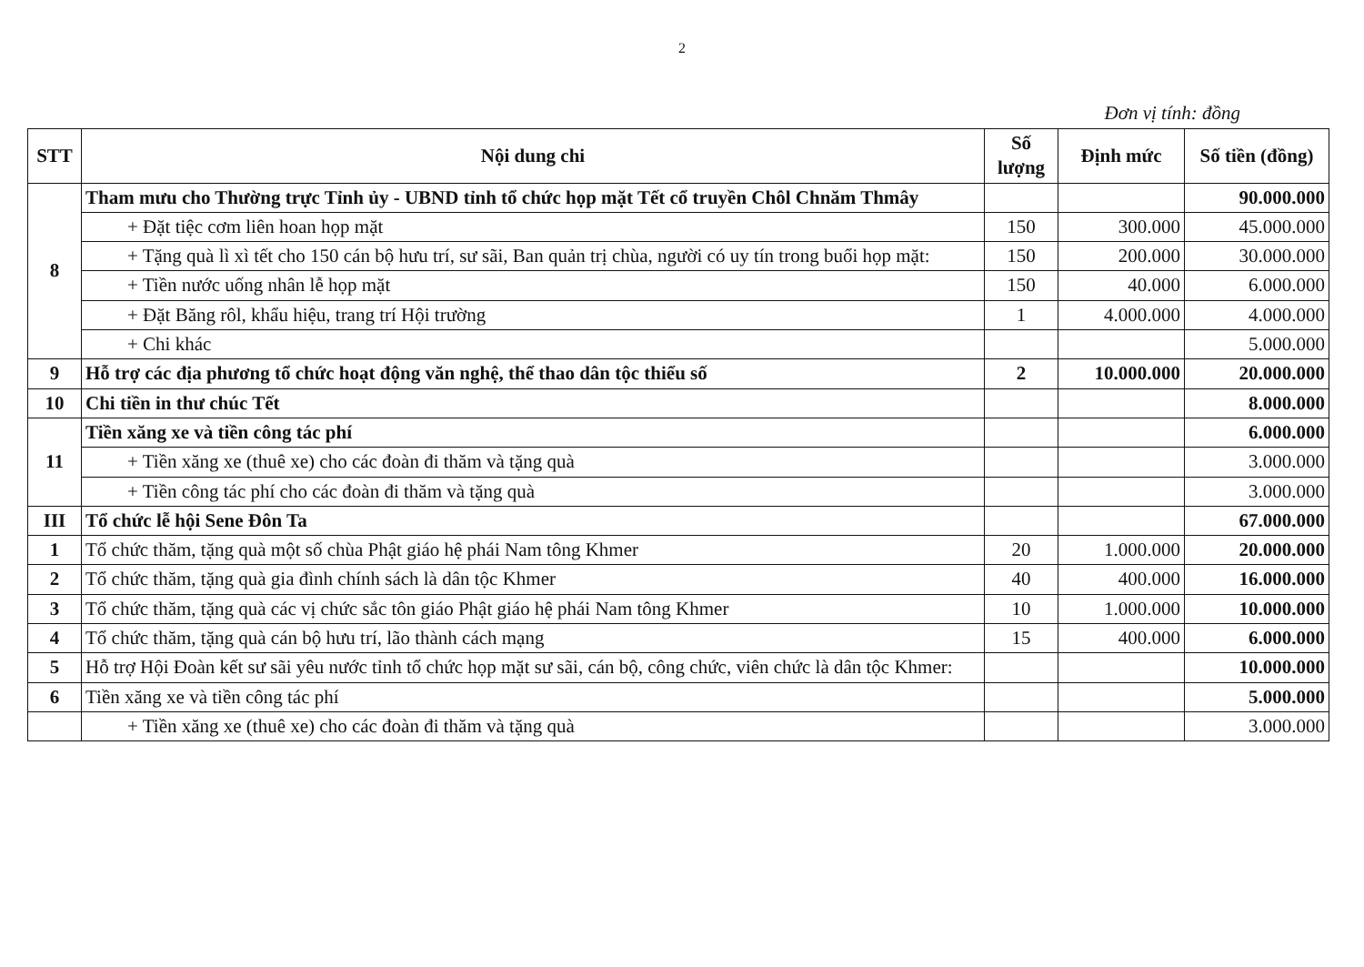2
Đơn vị tính: đồng
| STT | Nội dung chi | Số lượng | Định mức | Số tiền (đồng) |
| --- | --- | --- | --- | --- |
| 8 | Tham mưu cho Thường trực Tỉnh ủy - UBND tỉnh tổ chức họp mặt Tết cổ truyền Chôl Chnăm Thmây | | | 90.000.000 |
| | + Đặt tiệc cơm liên hoan họp mặt | 150 | 300.000 | 45.000.000 |
| | + Tặng quà lì xì tết cho 150 cán bộ hưu trí, sư sãi, Ban quản trị chùa, người có uy tín trong buổi họp mặt: | 150 | 200.000 | 30.000.000 |
| | + Tiền nước uống nhân lễ họp mặt | 150 | 40.000 | 6.000.000 |
| | + Đặt Băng rôl, khẩu hiệu, trang trí Hội trường | 1 | 4.000.000 | 4.000.000 |
| | + Chi khác | | | 5.000.000 |
| 9 | Hỗ trợ các địa phương tổ chức hoạt động văn nghệ, thể thao dân tộc thiểu số | 2 | 10.000.000 | 20.000.000 |
| 10 | Chi tiền in thư chúc Tết | | | 8.000.000 |
| 11 | Tiền xăng xe và tiền công tác phí | | | 6.000.000 |
| | + Tiền xăng xe (thuê xe) cho các đoàn đi thăm và tặng quà | | | 3.000.000 |
| | + Tiền công tác phí cho các đoàn đi thăm và tặng quà | | | 3.000.000 |
| III | Tổ chức lễ hội Sene Đôn Ta | | | 67.000.000 |
| 1 | Tổ chức thăm, tặng quà một số chùa Phật giáo hệ phái Nam tông Khmer | 20 | 1.000.000 | 20.000.000 |
| 2 | Tổ chức thăm, tặng quà gia đình chính sách là dân tộc Khmer | 40 | 400.000 | 16.000.000 |
| 3 | Tổ chức thăm, tặng quà các vị chức sắc tôn giáo Phật giáo hệ phái Nam tông Khmer | 10 | 1.000.000 | 10.000.000 |
| 4 | Tổ chức thăm, tặng quà cán bộ hưu trí, lão thành cách mạng | 15 | 400.000 | 6.000.000 |
| 5 | Hỗ trợ Hội Đoàn kết sư sãi yêu nước tỉnh tổ chức họp mặt sư sãi, cán bộ, công chức, viên chức là dân tộc Khmer: | | | 10.000.000 |
| 6 | Tiền xăng xe và tiền công tác phí | | | 5.000.000 |
| | + Tiền xăng xe (thuê xe) cho các đoàn đi thăm và tặng quà | | | 3.000.000 |